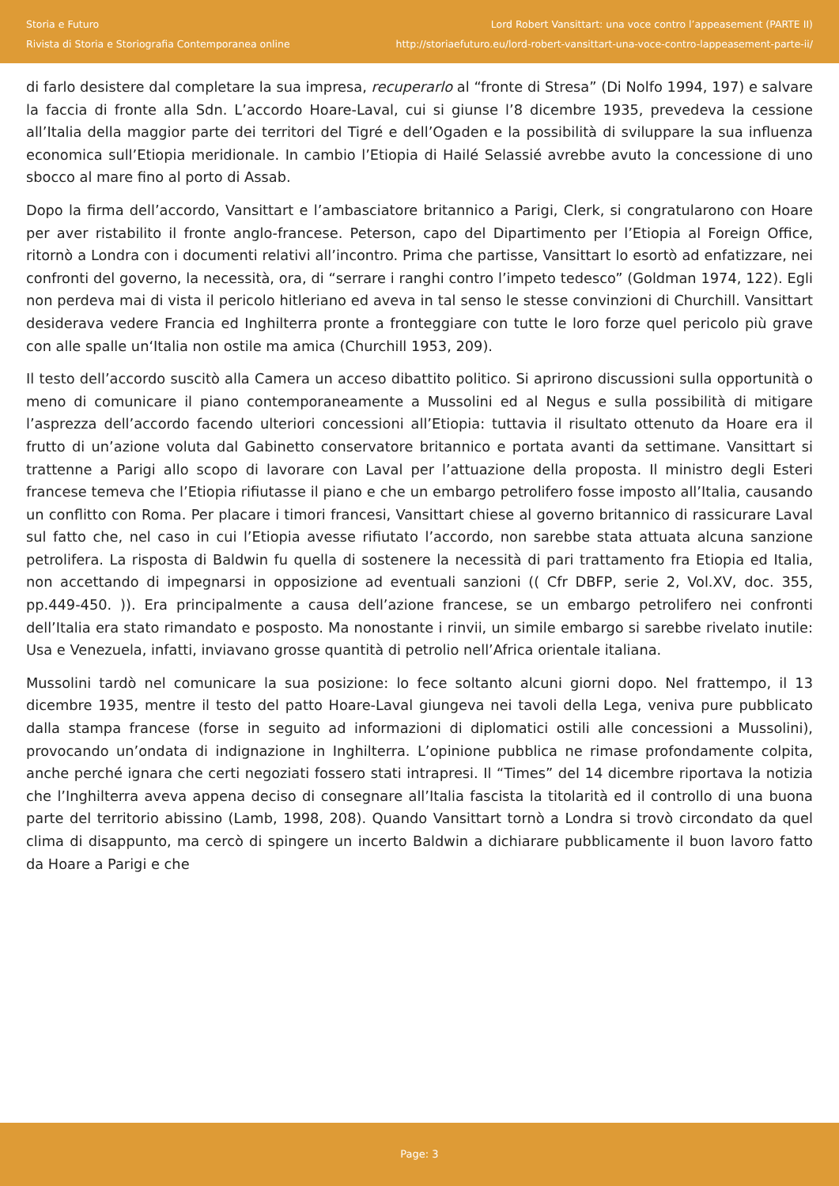Storia e Futuro
Rivista di Storia e Storiografia Contemporanea online
Lord Robert Vansittart: una voce contro l’appeasement (PARTE II)
http://storiaefuturo.eu/lord-robert-vansittart-una-voce-contro-lappeasement-parte-ii/
di farlo desistere dal completare la sua impresa, recuperarlo al “fronte di Stresa” (Di Nolfo 1994, 197) e salvare la faccia di fronte alla Sdn. L’accordo Hoare-Laval, cui si giunse l’8 dicembre 1935, prevedeva la cessione all’Italia della maggior parte dei territori del Tigré e dell’Ogaden e la possibilità di sviluppare la sua influenza economica sull’Etiopia meridionale. In cambio l’Etiopia di Hailé Selassié avrebbe avuto la concessione di uno sbocco al mare fino al porto di Assab.
Dopo la firma dell’accordo, Vansittart e l’ambasciatore britannico a Parigi, Clerk, si congratularono con Hoare per aver ristabilito il fronte anglo-francese. Peterson, capo del Dipartimento per l’Etiopia al Foreign Office, ritornò a Londra con i documenti relativi all’incontro. Prima che partisse, Vansittart lo esortò ad enfatizzare, nei confronti del governo, la necessità, ora, di “serrare i ranghi contro l’impeto tedesco” (Goldman 1974, 122). Egli non perdeva mai di vista il pericolo hitleriano ed aveva in tal senso le stesse convinzioni di Churchill. Vansittart desiderava vedere Francia ed Inghilterra pronte a fronteggiare con tutte le loro forze quel pericolo più grave con alle spalle un‘Italia non ostile ma amica (Churchill 1953, 209).
Il testo dell’accordo suscitò alla Camera un acceso dibattito politico. Si aprirono discussioni sulla opportunità o meno di comunicare il piano contemporaneamente a Mussolini ed al Negus e sulla possibilità di mitigare l’asprezza dell’accordo facendo ulteriori concessioni all’Etiopia: tuttavia il risultato ottenuto da Hoare era il frutto di un’azione voluta dal Gabinetto conservatore britannico e portata avanti da settimane. Vansittart si trattenne a Parigi allo scopo di lavorare con Laval per l’attuazione della proposta. Il ministro degli Esteri francese temeva che l’Etiopia rifiutasse il piano e che un embargo petrolifero fosse imposto all’Italia, causando un conflitto con Roma. Per placare i timori francesi, Vansittart chiese al governo britannico di rassicurare Laval sul fatto che, nel caso in cui l’Etiopia avesse rifiutato l’accordo, non sarebbe stata attuata alcuna sanzione petrolifera. La risposta di Baldwin fu quella di sostenere la necessità di pari trattamento fra Etiopia ed Italia, non accettando di impegnarsi in opposizione ad eventuali sanzioni (( Cfr DBFP, serie 2, Vol.XV, doc. 355, pp.449-450. )). Era principalmente a causa dell’azione francese, se un embargo petrolifero nei confronti dell’Italia era stato rimandato e posposto. Ma nonostante i rinvii, un simile embargo si sarebbe rivelato inutile: Usa e Venezuela, infatti, inviavano grosse quantità di petrolio nell’Africa orientale italiana.
Mussolini tardò nel comunicare la sua posizione: lo fece soltanto alcuni giorni dopo. Nel frattempo, il 13 dicembre 1935, mentre il testo del patto Hoare-Laval giungeva nei tavoli della Lega, veniva pure pubblicato dalla stampa francese (forse in seguito ad informazioni di diplomatici ostili alle concessioni a Mussolini), provocando un’ondata di indignazione in Inghilterra. L’opinione pubblica ne rimase profondamente colpita, anche perché ignara che certi negoziati fossero stati intrapresi. Il “Times” del 14 dicembre riportava la notizia che l’Inghilterra aveva appena deciso di consegnare all’Italia fascista la titolarità ed il controllo di una buona parte del territorio abissino (Lamb, 1998, 208). Quando Vansittart tornò a Londra si trovò circondato da quel clima di disappunto, ma cercò di spingere un incerto Baldwin a dichiarare pubblicamente il buon lavoro fatto da Hoare a Parigi e che
Page: 3